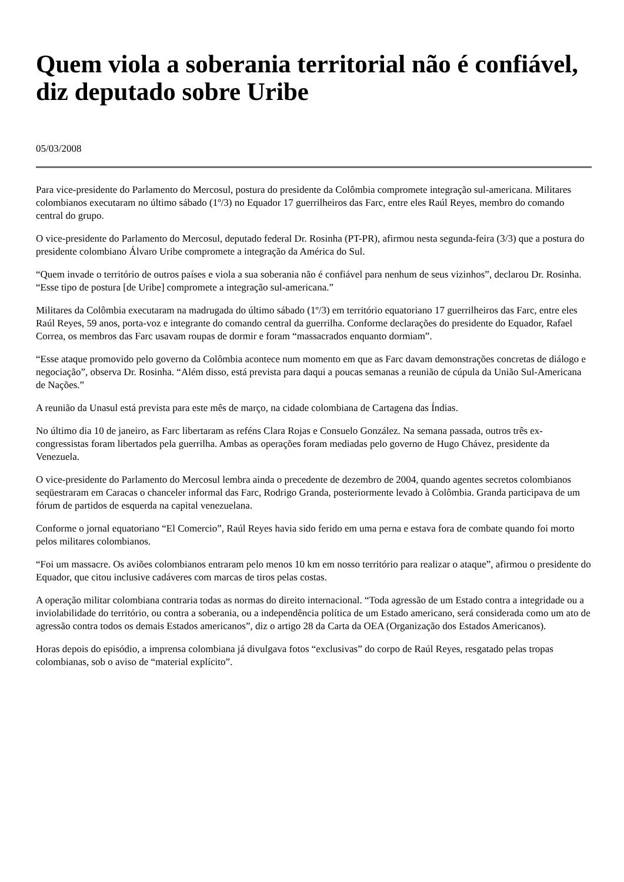Quem viola a soberania territorial não é confiável, diz deputado sobre Uribe
05/03/2008
Para vice-presidente do Parlamento do Mercosul, postura do presidente da Colômbia compromete integração sul-americana. Militares colombianos executaram no último sábado (1º/3) no Equador 17 guerrilheiros das Farc, entre eles Raúl Reyes, membro do comando central do grupo.
O vice-presidente do Parlamento do Mercosul, deputado federal Dr. Rosinha (PT-PR), afirmou nesta segunda-feira (3/3) que a postura do presidente colombiano Álvaro Uribe compromete a integração da América do Sul.
“Quem invade o território de outros países e viola a sua soberania não é confiável para nenhum de seus vizinhos”, declarou Dr. Rosinha. “Esse tipo de postura [de Uribe] compromete a integração sul-americana.”
Militares da Colômbia executaram na madrugada do último sábado (1º/3) em território equatoriano 17 guerrilheiros das Farc, entre eles Raúl Reyes, 59 anos, porta-voz e integrante do comando central da guerrilha. Conforme declarações do presidente do Equador, Rafael Correa, os membros das Farc usavam roupas de dormir e foram “massacrados enquanto dormiam”.
“Esse ataque promovido pelo governo da Colômbia acontece num momento em que as Farc davam demonstrações concretas de diálogo e negociação”, observa Dr. Rosinha. “Além disso, está prevista para daqui a poucas semanas a reunião de cúpula da União Sul-Americana de Nações.”
A reunião da Unasul está prevista para este mês de março, na cidade colombiana de Cartagena das Índias.
No último dia 10 de janeiro, as Farc libertaram as reféns Clara Rojas e Consuelo González. Na semana passada, outros três ex-congressistas foram libertados pela guerrilha. Ambas as operações foram mediadas pelo governo de Hugo Chávez, presidente da Venezuela.
O vice-presidente do Parlamento do Mercosul lembra ainda o precedente de dezembro de 2004, quando agentes secretos colombianos seqüestraram em Caracas o chanceler informal das Farc, Rodrigo Granda, posteriormente levado à Colômbia. Granda participava de um fórum de partidos de esquerda na capital venezuelana.
Conforme o jornal equatoriano “El Comercio”, Raúl Reyes havia sido ferido em uma perna e estava fora de combate quando foi morto pelos militares colombianos.
“Foi um massacre. Os aviões colombianos entraram pelo menos 10 km em nosso território para realizar o ataque”, afirmou o presidente do Equador, que citou inclusive cadáveres com marcas de tiros pelas costas.
A operação militar colombiana contraria todas as normas do direito internacional. “Toda agressão de um Estado contra a integridade ou a inviolabilidade do território, ou contra a soberania, ou a independência política de um Estado americano, será considerada como um ato de agressão contra todos os demais Estados americanos”, diz o artigo 28 da Carta da OEA (Organização dos Estados Americanos).
Horas depois do episódio, a imprensa colombiana já divulgava fotos “exclusivas” do corpo de Raúl Reyes, resgatado pelas tropas colombianas, sob o aviso de “material explícito”.